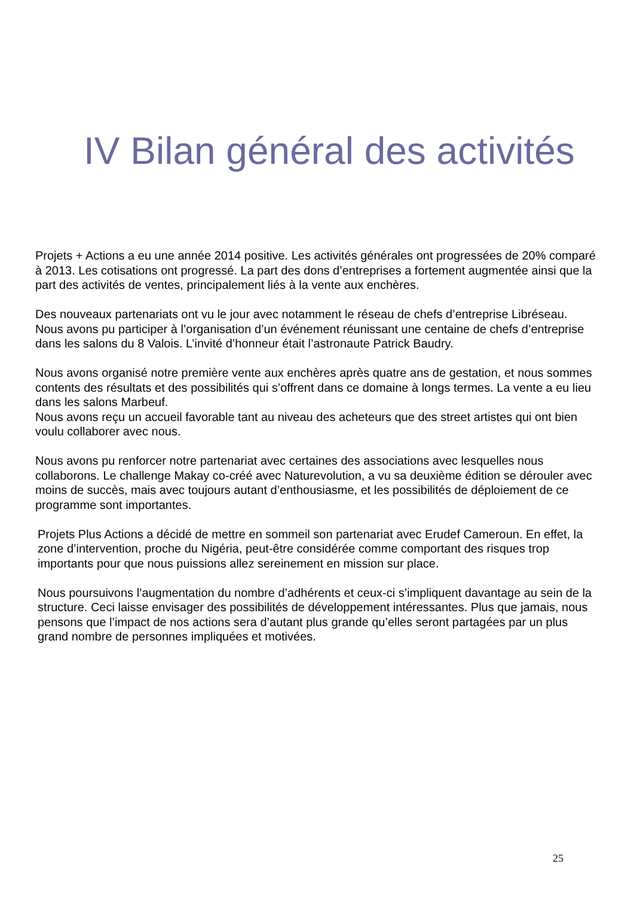IV Bilan général des activités
Projets + Actions a eu une année 2014 positive. Les activités générales ont progressées de 20% comparé à 2013. Les cotisations ont progressé. La part des dons d’entreprises a fortement augmentée ainsi que la part des activités de ventes, principalement liés à la vente aux enchères.
Des nouveaux partenariats ont vu le jour avec notamment le réseau de chefs d’entreprise Libréseau. Nous avons pu participer à l’organisation d’un événement réunissant une centaine de chefs d’entreprise dans les salons du 8 Valois. L’invité d’honneur était l’astronaute Patrick Baudry.
Nous avons organisé notre première vente aux enchères après quatre ans de gestation, et nous sommes contents des résultats et des possibilités qui s’offrent dans ce domaine à longs termes. La vente a eu lieu dans les salons Marbeuf.
Nous avons reçu un accueil favorable tant au niveau des acheteurs que des street artistes qui ont bien voulu collaborer avec nous.
Nous avons pu renforcer notre partenariat avec certaines des associations avec lesquelles nous collaborons. Le challenge Makay co-créé avec Naturevolution, a vu sa deuxième édition se dérouler avec moins de succès, mais avec toujours autant d’enthousiasme, et les possibilités de déploiement de ce programme sont importantes.
Projets Plus Actions a décidé de mettre en sommeil son partenariat avec Erudef Cameroun. En effet, la zone d’intervention, proche du Nigéria, peut-être considérée comme comportant des risques trop importants pour que nous puissions allez sereinement en mission sur place.
Nous poursuivons l’augmentation du nombre d’adhérents et ceux-ci s’impliquent davantage au sein de la structure. Ceci laisse envisager des possibilités de développement intéressantes. Plus que jamais, nous pensons que l’impact de nos actions sera d’autant plus grande qu’elles seront partagées par un plus grand nombre de personnes impliquées et motivées.
25